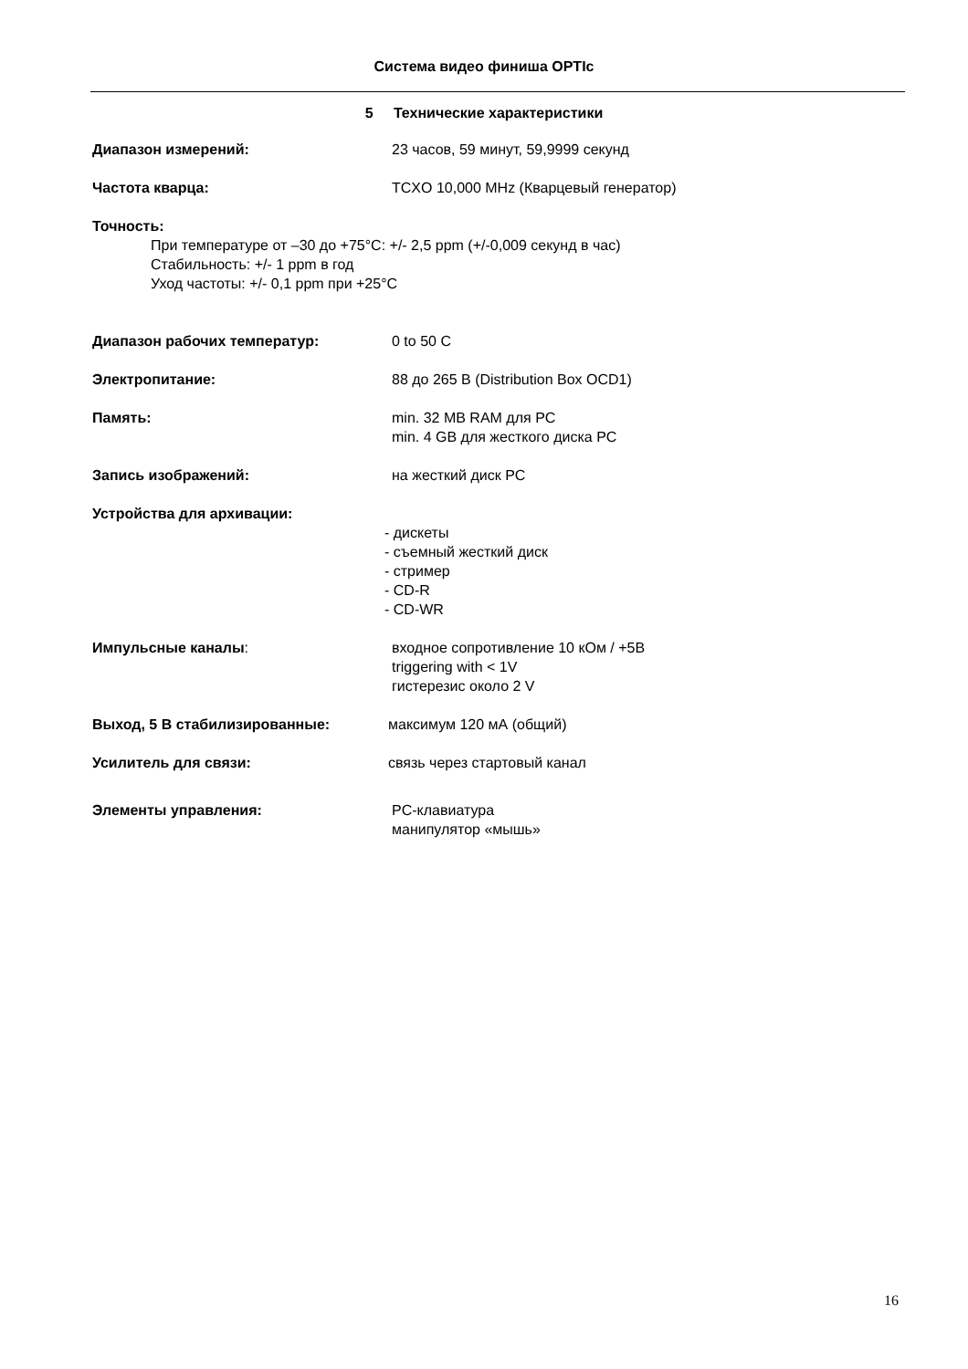Система видео финиша OPTIc
5 Технические характеристики
Диапазон измерений: 23 часов, 59 минут, 59,9999 секунд
Частота кварца: TCXO 10,000 MHz (Кварцевый генератор)
Точность:
При температуре от –30 до +75°C: +/- 2,5 ppm (+/-0,009 секунд в час)
Стабильность: +/- 1 ppm в год
Уход частоты: +/- 0,1 ppm при +25°C
Диапазон рабочих температур: 0 to 50 C
Электропитание: 88 до 265 В (Distribution Box OCD1)
Память: min. 32 MB RAM для PC
min. 4 GB для жесткого диска PC
Запись изображений: на жесткий диск PC
Устройства для архивации:
- дискеты
- съемный жесткий диск
- стример
- CD-R
- CD-WR
Импульсные каналы: входное сопротивление 10 кОм / +5В
triggering with < 1V
гистерезис около 2 V
Выход, 5 В стабилизированные: максимум 120 мА (общий)
Усилитель для связи: связь через стартовый канал
Элементы управления: PC-клавиатура
манипулятор «мышь»
16